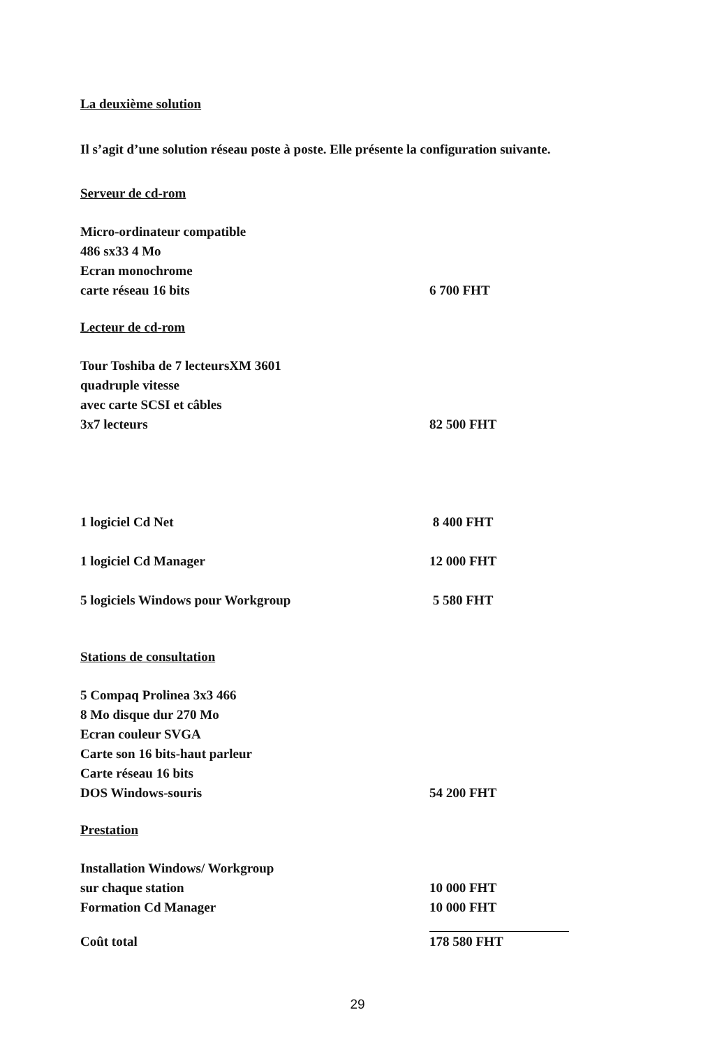La deuxième solution
Il s’agit d’une solution réseau poste à poste. Elle présente la configuration suivante.
Serveur de cd-rom
| Micro-ordinateur compatible | |
| 486 sx33 4 Mo | |
| Ecran monochrome | |
| carte réseau 16 bits | 6 700 FHT |
Lecteur de cd-rom
| Tour Toshiba de 7 lecteursXM 3601 | |
| quadruple vitesse | |
| avec carte SCSI et câbles | |
| 3x7 lecteurs | 82 500 FHT |
| 1 logiciel Cd Net | 8 400 FHT |
| 1 logiciel Cd Manager | 12 000 FHT |
| 5 logiciels Windows pour Workgroup | 5 580 FHT |
Stations de consultation
| 5 Compaq Prolinea 3x3 466 | |
| 8 Mo disque dur 270 Mo | |
| Ecran couleur SVGA | |
| Carte son 16 bits-haut parleur | |
| Carte réseau 16 bits | |
| DOS Windows-souris | 54 200 FHT |
Prestation
| Installation Windows/ Workgroup | |
| sur chaque station | 10 000 FHT |
| Formation Cd Manager | 10 000 FHT |
| Coût total | 178 580 FHT |
29